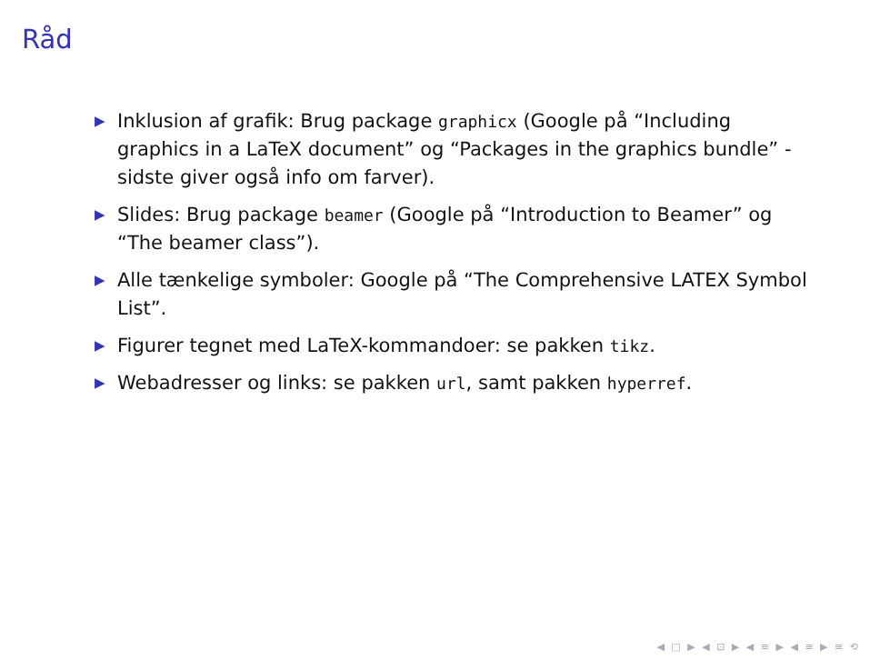Råd
▶ Inklusion af grafik: Brug package graphicx (Google på “Including graphics in a LaTeX document” og “Packages in the graphics bundle” - sidste giver også info om farver).
▶ Slides: Brug package beamer (Google på “Introduction to Beamer” og “The beamer class”).
▶ Alle tænkelige symboler: Google på “The Comprehensive LATEX Symbol List”.
▶ Figurer tegnet med LaTeX-kommandoer: se pakken tikz.
▶ Webadresser og links: se pakken url, samt pakken hyperref.
◀ □ ▶ ◀ ⊡ ▶ ◀ ≡ ▶ ◀ ≡ ▶ ≡ ⟲